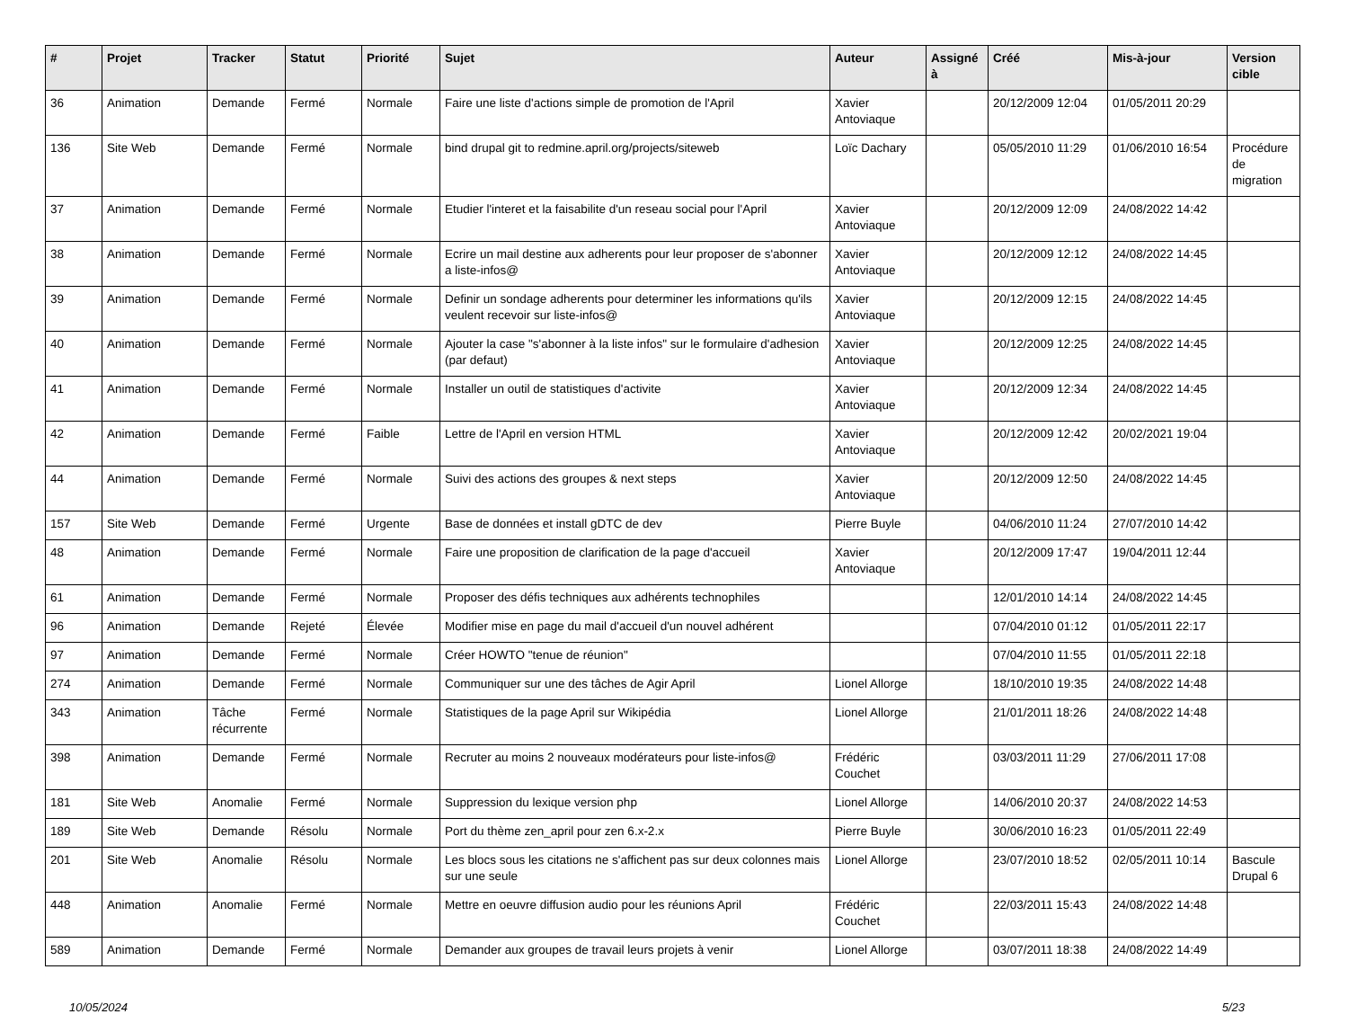| # | Projet | Tracker | Statut | Priorité | Sujet | Auteur | Assigné à | Créé | Mis-à-jour | Version cible |
| --- | --- | --- | --- | --- | --- | --- | --- | --- | --- | --- |
| 36 | Animation | Demande | Fermé | Normale | Faire une liste d'actions simple de promotion de l'April | Xavier Antoviaque | | 20/12/2009 12:04 | 01/05/2011 20:29 | |
| 136 | Site Web | Demande | Fermé | Normale | bind drupal git to redmine.april.org/projects/siteweb | Loïc Dachary | | 05/05/2010 11:29 | 01/06/2010 16:54 | Procédure de migration |
| 37 | Animation | Demande | Fermé | Normale | Etudier l'interet et la faisabilite d'un reseau social pour l'April | Xavier Antoviaque | | 20/12/2009 12:09 | 24/08/2022 14:42 | |
| 38 | Animation | Demande | Fermé | Normale | Ecrire un mail destine aux adherents pour leur proposer de s'abonner a liste-infos@ | Xavier Antoviaque | | 20/12/2009 12:12 | 24/08/2022 14:45 | |
| 39 | Animation | Demande | Fermé | Normale | Definir un sondage adherents pour determiner les informations qu'ils veulent recevoir sur liste-infos@ | Xavier Antoviaque | | 20/12/2009 12:15 | 24/08/2022 14:45 | |
| 40 | Animation | Demande | Fermé | Normale | Ajouter la case "s'abonner à la liste infos" sur le formulaire d'adhesion (par defaut) | Xavier Antoviaque | | 20/12/2009 12:25 | 24/08/2022 14:45 | |
| 41 | Animation | Demande | Fermé | Normale | Installer un outil de statistiques d'activite | Xavier Antoviaque | | 20/12/2009 12:34 | 24/08/2022 14:45 | |
| 42 | Animation | Demande | Fermé | Faible | Lettre de l'April en version HTML | Xavier Antoviaque | | 20/12/2009 12:42 | 20/02/2021 19:04 | |
| 44 | Animation | Demande | Fermé | Normale | Suivi des actions des groupes & next steps | Xavier Antoviaque | | 20/12/2009 12:50 | 24/08/2022 14:45 | |
| 157 | Site Web | Demande | Fermé | Urgente | Base de données et install gDTC de dev | Pierre Buyle | | 04/06/2010 11:24 | 27/07/2010 14:42 | |
| 48 | Animation | Demande | Fermé | Normale | Faire une proposition de clarification de la page d'accueil | Xavier Antoviaque | | 20/12/2009 17:47 | 19/04/2011 12:44 | |
| 61 | Animation | Demande | Fermé | Normale | Proposer des défis techniques aux adhérents technophiles | | | 12/01/2010 14:14 | 24/08/2022 14:45 | |
| 96 | Animation | Demande | Rejeté | Élevée | Modifier mise en page du mail d'accueil d'un nouvel adhérent | | | 07/04/2010 01:12 | 01/05/2011 22:17 | |
| 97 | Animation | Demande | Fermé | Normale | Créer HOWTO "tenue de réunion" | | | 07/04/2010 11:55 | 01/05/2011 22:18 | |
| 274 | Animation | Demande | Fermé | Normale | Communiquer sur une des tâches de Agir April | Lionel Allorge | | 18/10/2010 19:35 | 24/08/2022 14:48 | |
| 343 | Animation | Tâche récurrente | Fermé | Normale | Statistiques de la page April sur Wikipédia | Lionel Allorge | | 21/01/2011 18:26 | 24/08/2022 14:48 | |
| 398 | Animation | Demande | Fermé | Normale | Recruter au moins 2 nouveaux modérateurs pour liste-infos@ | Frédéric Couchet | | 03/03/2011 11:29 | 27/06/2011 17:08 | |
| 181 | Site Web | Anomalie | Fermé | Normale | Suppression du lexique version php | Lionel Allorge | | 14/06/2010 20:37 | 24/08/2022 14:53 | |
| 189 | Site Web | Demande | Résolu | Normale | Port du thème zen_april pour zen 6.x-2.x | Pierre Buyle | | 30/06/2010 16:23 | 01/05/2011 22:49 | |
| 201 | Site Web | Anomalie | Résolu | Normale | Les blocs sous les citations ne s'affichent pas sur deux colonnes mais sur une seule | Lionel Allorge | | 23/07/2010 18:52 | 02/05/2011 10:14 | Bascule Drupal 6 |
| 448 | Animation | Anomalie | Fermé | Normale | Mettre en oeuvre diffusion audio pour les réunions April | Frédéric Couchet | | 22/03/2011 15:43 | 24/08/2022 14:48 | |
| 589 | Animation | Demande | Fermé | Normale | Demander aux groupes de travail leurs projets à venir | Lionel Allorge | | 03/07/2011 18:38 | 24/08/2022 14:49 | |
10/05/2024 5/23